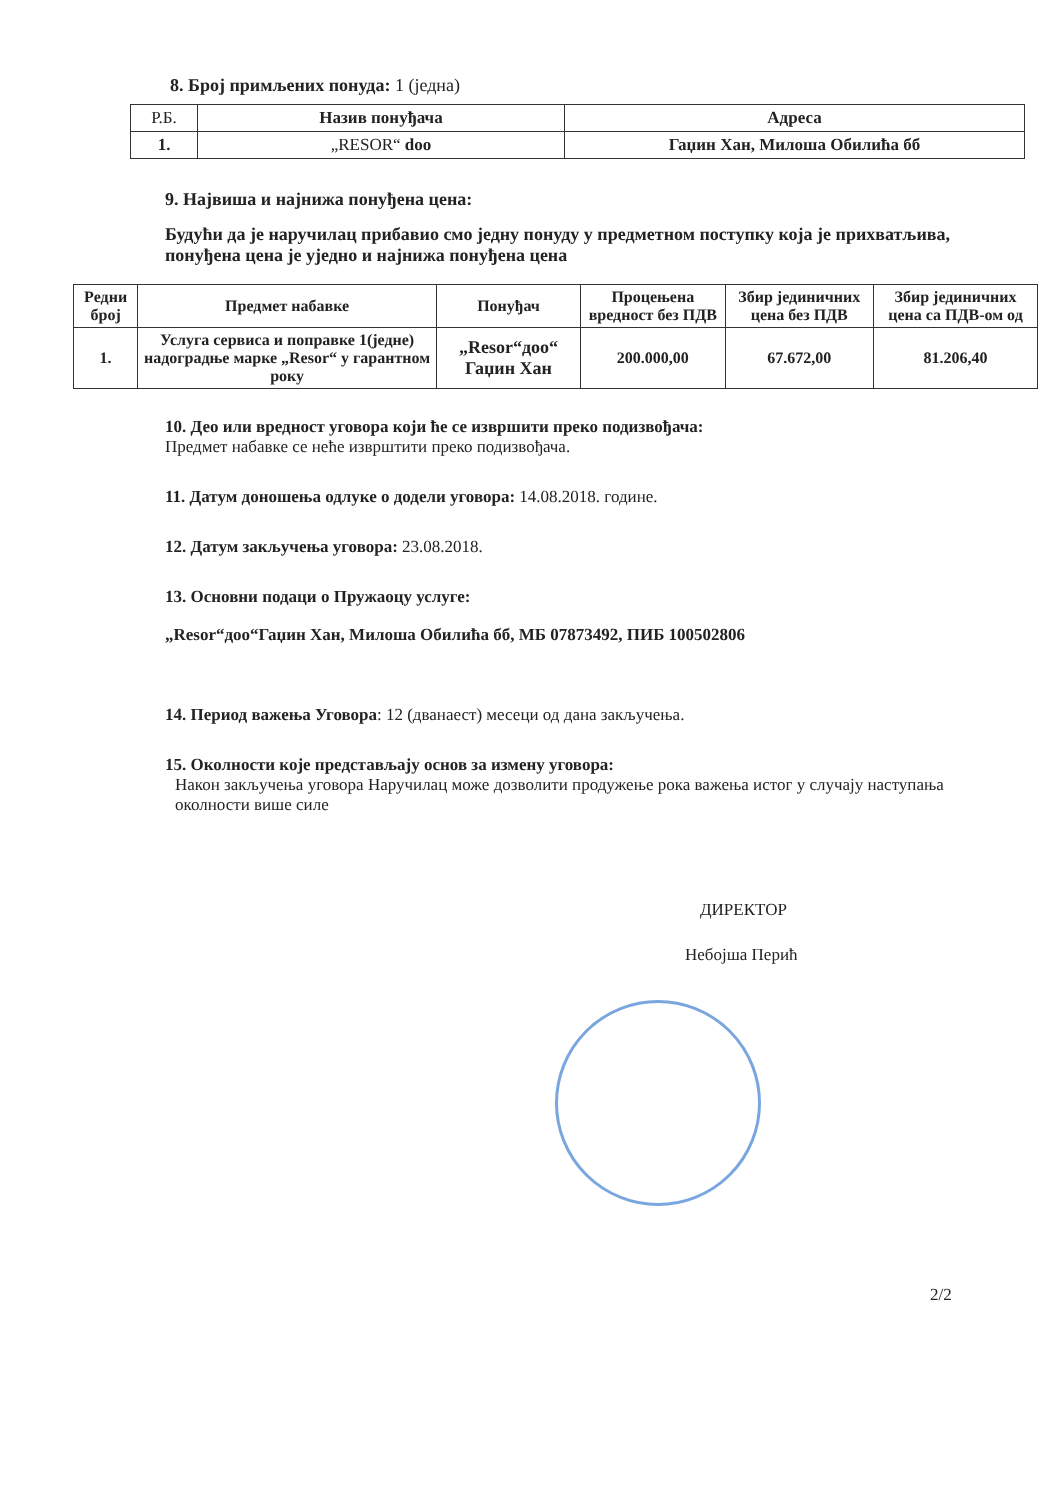8. Број примљених понуда: 1 (једна)
| Р.Б. | Назив понуђача | Адреса |
| 1. | „RESOR“ doo | Гаџин Хан, Милоша Обилића бб |
9. Највиша и најнижа понуђена цена:
Будући да је наручилац прибавио смо једну понуду у предметном поступку која је прихватљива, понуђена цена је уједно и најнижа понуђена цена
| Редни број | Предмет набавке | Понуђач | Процењена вредност без ПДВ | Збир јединичних цена без ПДВ | Збир јединичних цена са ПДВ-ом од |
| 1. | Услуга сервиса и поправке 1(једне) надоградње марке „Resor“ у гарантном року | „Resor“доо“ Гаџин Хан | 200.000,00 | 67.672,00 | 81.206,40 |
10. Део или вредност уговора који ће се извршити преко подизвођача:
Предмет набавке се неће изврштити преко подизвођача.
11. Датум доношења одлуке о додели уговора: 14.08.2018. године.
12. Датум закључења уговора: 23.08.2018.
13. Основни подаци о Пружаоцу услуге:
„Resor“доо“Гаџин Хан, Милоша Обилића бб, МБ 07873492, ПИБ 100502806
14. Период важења Уговора: 12 (дванаест) месеци од дана закључења.
15. Околности које представљају основ за измену уговора:
Након закључења уговора Наручилац може дозволити продужење рока важења истог у случају наступања околности више силе
ДИРЕКТОР
Небојша Перић
2/2